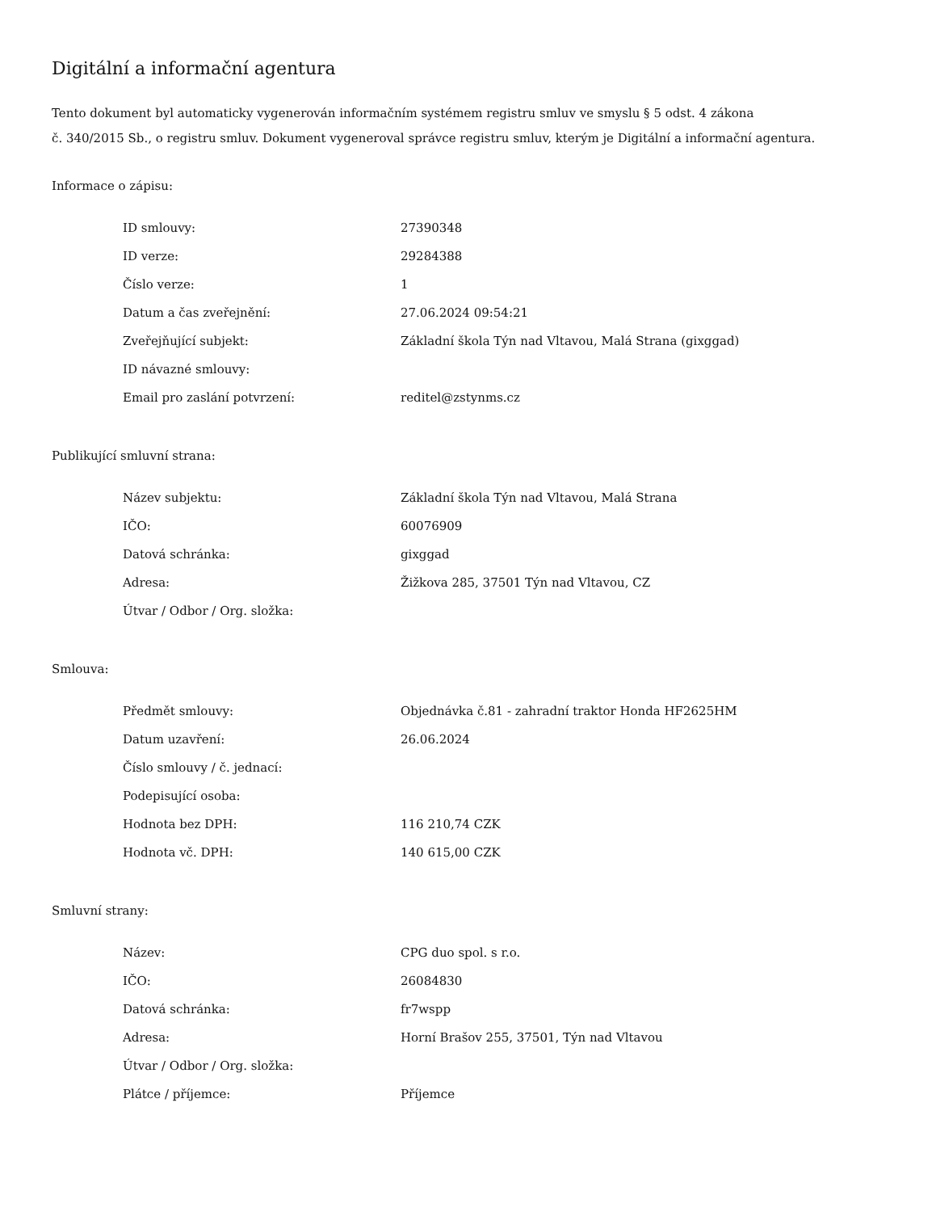Digitální a informační agentura
Tento dokument byl automaticky vygenerován informačním systémem registru smluv ve smyslu § 5 odst. 4 zákona
č. 340/2015 Sb., o registru smluv. Dokument vygeneroval správce registru smluv, kterým je Digitální a informační agentura.
Informace o zápisu:
| ID smlouvy: | 27390348 |
| ID verze: | 29284388 |
| Číslo verze: | 1 |
| Datum a čas zveřejnění: | 27.06.2024 09:54:21 |
| Zveřejňující subjekt: | Základní škola Týn nad Vltavou, Malá Strana (gixggad) |
| ID návazné smlouvy: | |
| Email pro zaslání potvrzení: | reditel@zstynms.cz |
Publikující smluvní strana:
| Název subjektu: | Základní škola Týn nad Vltavou, Malá Strana |
| IČO: | 60076909 |
| Datová schránka: | gixggad |
| Adresa: | Žižkova 285, 37501 Týn nad Vltavou, CZ |
| Útvar / Odbor / Org. složka: | |
Smlouva:
| Předmět smlouvy: | Objednávka č.81 - zahradní traktor Honda HF2625HM |
| Datum uzavření: | 26.06.2024 |
| Číslo smlouvy / č. jednací: | |
| Podepisující osoba: | |
| Hodnota bez DPH: | 116 210,74 CZK |
| Hodnota vč. DPH: | 140 615,00 CZK |
Smluvní strany:
| Název: | CPG duo spol. s r.o. |
| IČO: | 26084830 |
| Datová schránka: | fr7wspp |
| Adresa: | Horní Brašov 255, 37501, Týn nad Vltavou |
| Útvar / Odbor / Org. složka: | |
| Plátce / příjemce: | Příjemce |